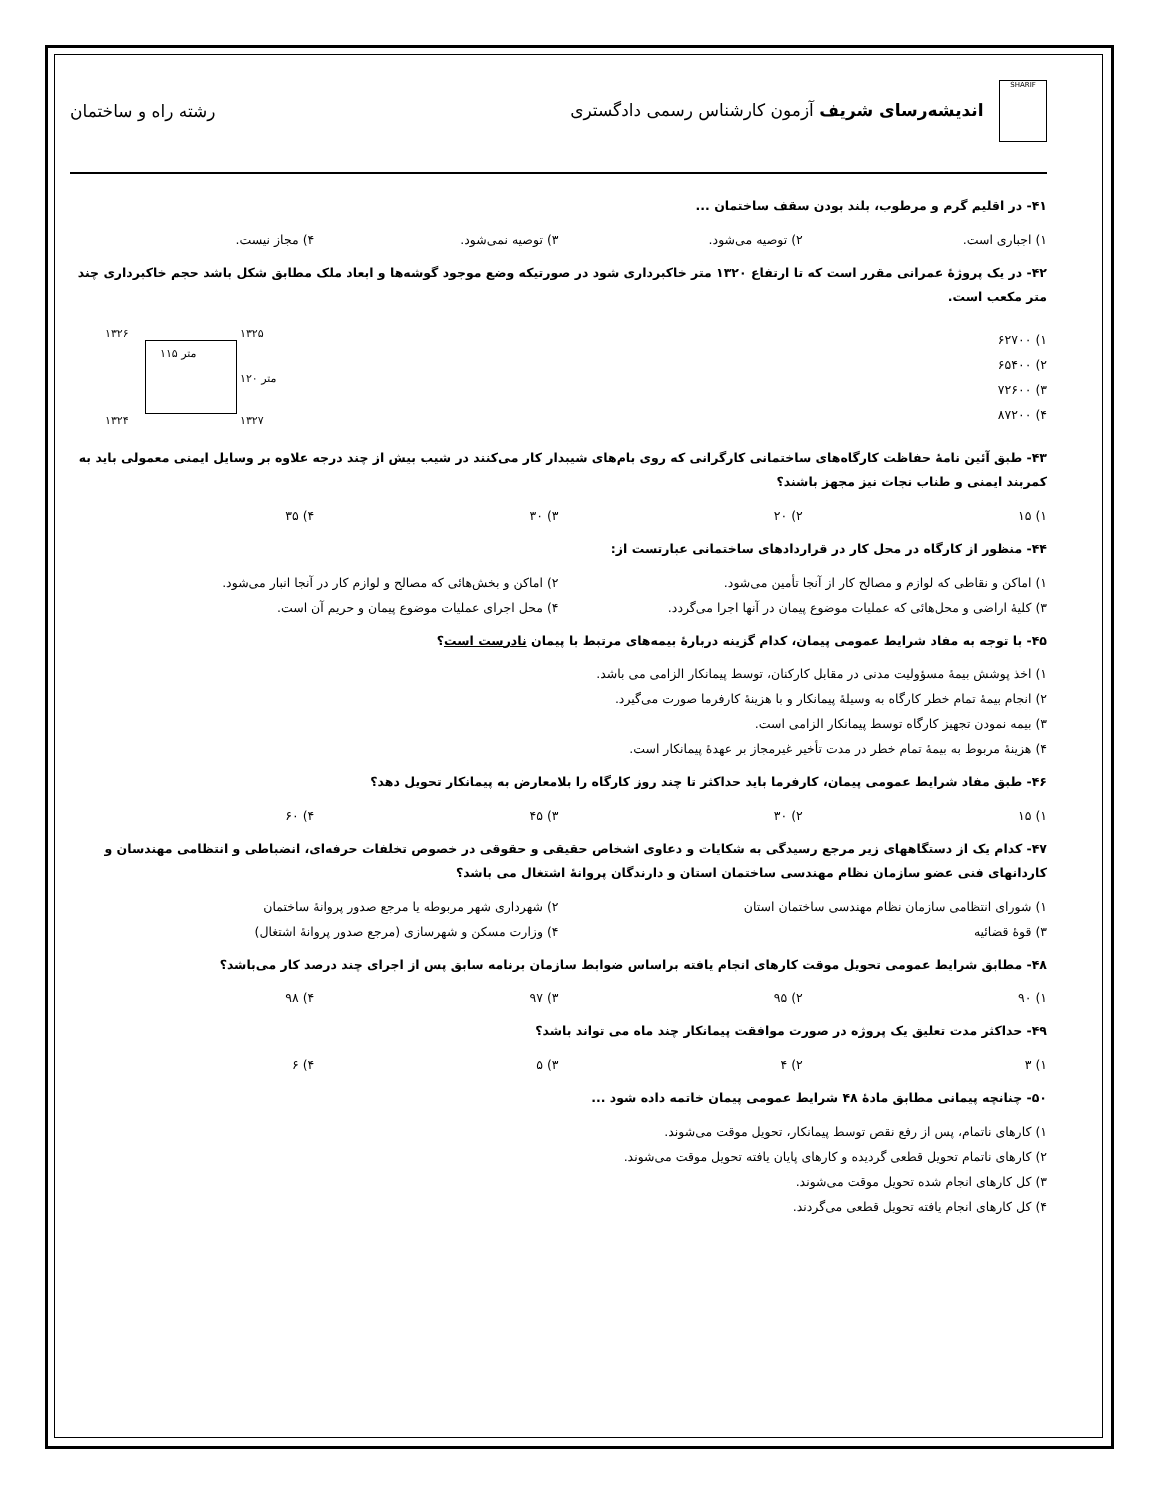SHARIF اندیشه‌رسای شریف آزمون کارشناس رسمی دادگستری
رشته راه و ساختمان
۴۱- در اقلیم گرم و مرطوب، بلند بودن سقف ساختمان ...
۱) اجباری است. ۲) توصیه می‌شود. ۳) توصیه نمی‌شود. ۴) مجاز نیست.
۴۲- در یک پروژهٔ عمرانی مقرر است که تا ارتفاع ۱۳۲۰ متر خاکبرداری شود در صورتیکه وضع موجود گوشه‌ها و ابعاد ملک مطابق شکل باشد حجم خاکبرداری چند متر مکعب است.
۱) ۶۲۷۰۰
۲) ۶۵۴۰۰
۳) ۷۲۶۰۰
۴) ۸۷۲۰۰
۱۳۲۶ ۱۳۲۵
۱۱۵ متر
۱۲۰ متر
۱۳۲۴ ۱۳۲۷
۴۳- طبق آئین نامهٔ حفاظت کارگاه‌های ساختمانی کارگرانی که روی بام‌های شیبدار کار می‌کنند در شیب بیش از چند درجه علاوه بر وسایل ایمنی معمولی باید به کمربند ایمنی و طناب نجات نیز مجهز باشند؟
۱) ۱۵ ۲) ۲۰ ۳) ۳۰ ۴) ۳۵
۴۴- منظور از کارگاه در محل کار در قراردادهای ساختمانی عبارتست از:
۱) اماکن و نقاطی که لوازم و مصالح کار از آنجا تأمین می‌شود. ۲) اماکن و بخش‌هائی که مصالح و لوازم کار در آنجا انبار می‌شود.
۳) کلیهٔ اراضی و محل‌هائی که عملیات موضوع پیمان در آنها اجرا می‌گردد. ۴) محل اجرای عملیات موضوع پیمان و حریم آن است.
۴۵- با توجه به مفاد شرایط عمومی پیمان، کدام گزینه دربارهٔ بیمه‌های مرتبط با پیمان نادرست است؟
۱) اخذ پوشش بیمهٔ مسؤولیت مدنی در مقابل کارکنان، توسط پیمانکار الزامی می باشد.
۲) انجام بیمهٔ تمام خطر کارگاه به وسیلهٔ پیمانکار و با هزینهٔ کارفرما صورت می‌گیرد.
۳) بیمه نمودن تجهیز کارگاه توسط پیمانکار الزامی است.
۴) هزینهٔ مربوط به بیمهٔ تمام خطر در مدت تأخیر غیرمجاز بر عهدهٔ پیمانکار است.
۴۶- طبق مفاد شرایط عمومی پیمان، کارفرما باید حداکثر تا چند روز کارگاه را بلامعارض به پیمانکار تحویل دهد؟
۱) ۱۵ ۲) ۳۰ ۳) ۴۵ ۴) ۶۰
۴۷- کدام یک از دستگاههای زیر مرجع رسیدگی به شکایات و دعاوی اشخاص حقیقی و حقوقی در خصوص تخلفات حرفه‌ای، انضباطی و انتظامی مهندسان و کاردانهای فنی عضو سازمان نظام مهندسی ساختمان استان و دارندگان پروانهٔ اشتغال می باشد؟
۱) شورای انتظامی سازمان نظام مهندسی ساختمان استان ۲) شهرداری شهر مربوطه یا مرجع صدور پروانهٔ ساختمان
۳) قوهٔ قضائیه ۴) وزارت مسکن و شهرسازی (مرجع صدور پروانهٔ اشتغال)
۴۸- مطابق شرایط عمومی تحویل موقت کارهای انجام یافته براساس ضوابط سازمان برنامه سابق پس از اجرای چند درصد کار می‌باشد؟
۱) ۹۰ ۲) ۹۵ ۳) ۹۷ ۴) ۹۸
۴۹- حداکثر مدت تعلیق یک پروژه در صورت موافقت پیمانکار چند ماه می تواند باشد؟
۱) ۳ ۲) ۴ ۳) ۵ ۴) ۶
۵۰- چنانچه پیمانی مطابق مادهٔ ۴۸ شرایط عمومی پیمان خاتمه داده شود ...
۱) کارهای ناتمام، پس از رفع نقص توسط پیمانکار، تحویل موقت می‌شوند.
۲) کارهای ناتمام تحویل قطعی گردیده و کارهای پایان یافته تحویل موقت می‌شوند.
۳) کل کارهای انجام شده تحویل موقت می‌شوند.
۴) کل کارهای انجام یافته تحویل قطعی می‌گردند.